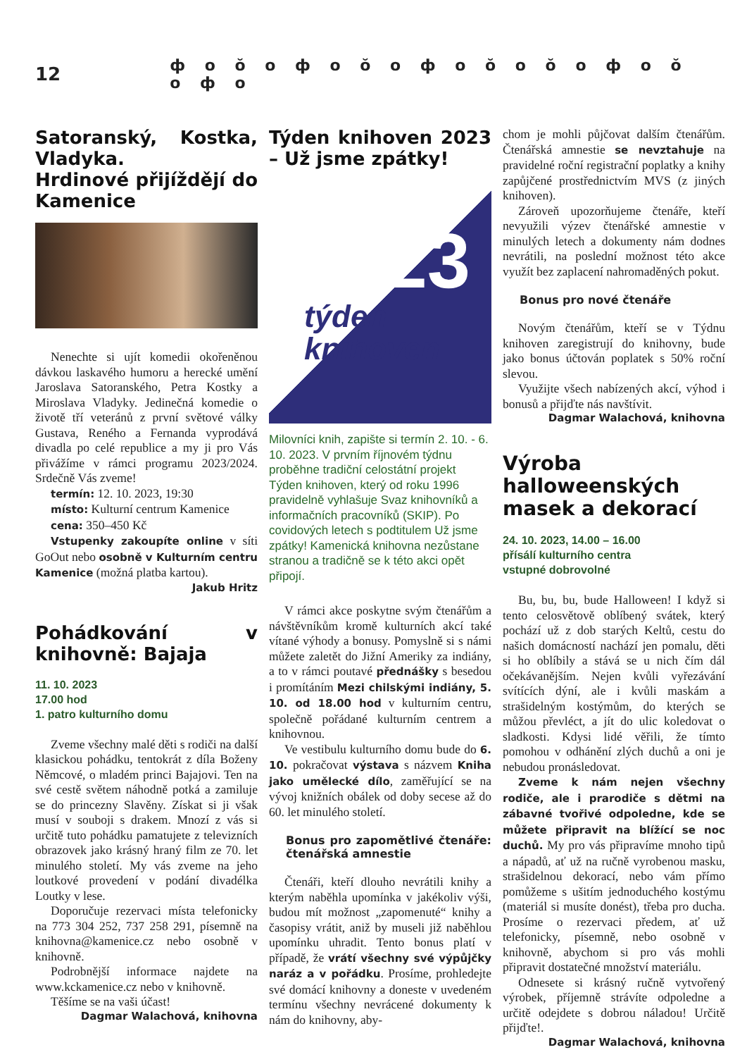12 ф o ŏ o ф o ŏ o ф o ŏ o ŏ o ф o ŏ o ф o
Satoranský, Kostka, Vladyka.
Hrdinové přijíždějí do Kamenice
Nenechte si ujít komedii okořeněnou dávkou laskavého humoru a herecké umění Jaroslava Satoranského, Petra Kostky a Miroslava Vladyky. Jedinečná komedie o životě tří veteránů z první světové války Gustava, Reného a Fernanda vyprodává divadla po celé republice a my ji pro Vás přivážíme v rámci programu 2023/2024. Srdečně Vás zveme!
termín: 12. 10. 2023, 19:30
místo: Kulturní centrum Kamenice
cena: 350–450 Kč
Vstupenky zakoupíte online v síti GoOut nebo osobně v Kulturním centru Kamenice (možná platba kartou).
Jakub Hritz
Pohádkování v knihovně: Bajaja
11. 10. 2023
17.00 hod
1. patro kulturního domu
Zveme všechny malé děti s rodiči na další klasickou pohádku, tentokrát z díla Boženy Němcové, o mladém princi Bajajovi. Ten na své cestě světem náhodně potká a zamiluje se do princezny Slavěny. Získat si ji však musí v souboji s drakem. Mnozí z vás si určitě tuto pohádku pamatujete z televizních obrazovek jako krásný hraný film ze 70. let minulého století. My vás zveme na jeho loutkové provedení v podání divadélka Loutky v lese.
Doporučuje rezervaci místa telefonicky na 773 304 252, 737 258 291, písemně na knihovna@kamenice.cz nebo osobně v knihovně.
Podrobnější informace najdete na www.kckamenice.cz nebo v knihovně.
Těšíme se na vaši účast!
Dagmar Walachová, knihovna
Týden knihoven 2023 – Už jsme zpátky!
23
týden
knihoven
Milovníci knih, zapište si termín 2. 10. - 6. 10. 2023. V prvním říjnovém týdnu proběhne tradiční celostátní projekt Týden knihoven, který od roku 1996 pravidelně vyhlašuje Svaz knihovníků a informačních pracovníků (SKIP). Po covidových letech s podtitulem Už jsme zpátky! Kamenická knihovna nezůstane stranou a tradičně se k této akci opět připojí.
V rámci akce poskytne svým čtenářům a návštěvníkům kromě kulturních akcí také vítané výhody a bonusy. Pomyslně si s námi můžete zaletět do Jižní Ameriky za indiány, a to v rámci poutavé přednášky s besedou i promítáním Mezi chilskými indiány, 5. 10. od 18.00 hod v kulturním centru, společně pořádané kulturním centrem a knihovnou.
Ve vestibulu kulturního domu bude do 6. 10. pokračovat výstava s názvem Kniha jako umělecké dílo, zaměřující se na vývoj knižních obálek od doby secese až do 60. let minulého století.
Bonus pro zapomětlivé čtenáře: čtenářská amnestie
Čtenáři, kteří dlouho nevrátili knihy a kterým naběhla upomínka v jakékoliv výši, budou mít možnost „zapomenuté“ knihy a časopisy vrátit, aniž by museli již naběhlou upomínku uhradit. Tento bonus platí v případě, že vrátí všechny své výpůjčky naráz a v pořádku. Prosíme, prohledejte své domácí knihovny a doneste v uvedeném termínu všechny nevrácené dokumenty k nám do knihovny, aby-
chom je mohli půjčovat dalším čtenářům. Čtenářská amnestie se nevztahuje na pravidelné roční registrační poplatky a knihy zapůjčené prostřednictvím MVS (z jiných knihoven).
Zároveň upozorňujeme čtenáře, kteří nevyužili výzev čtenářské amnestie v minulých letech a dokumenty nám dodnes nevrátili, na poslední možnost této akce využít bez zaplacení nahromaděných pokut.
Bonus pro nové čtenáře
Novým čtenářům, kteří se v Týdnu knihoven zaregistrují do knihovny, bude jako bonus účtován poplatek s 50% roční slevou.
Využijte všech nabízených akcí, výhod i bonusů a přijďte nás navštívit.
Dagmar Walachová, knihovna
Výroba halloweenských masek a dekorací
24. 10. 2023, 14.00 – 16.00
přísálí kulturního centra
vstupné dobrovolné
Bu, bu, bu, bude Halloween! I když si tento celosvětově oblíbený svátek, který pochází už z dob starých Keltů, cestu do našich domácností nachází jen pomalu, děti si ho oblíbily a stává se u nich čím dál očekávanějším. Nejen kvůli vyřezávání svítících dýní, ale i kvůli maskám a strašidelným kostýmům, do kterých se můžou převléct, a jít do ulic koledovat o sladkosti. Kdysi lidé věřili, že tímto pomohou v odhánění zlých duchů a oni je nebudou pronásledovat.
Zveme k nám nejen všechny rodiče, ale i prarodiče s dětmi na zábavné tvořivé odpoledne, kde se můžete připravit na blížící se noc duchů. My pro vás připravíme mnoho tipů a nápadů, ať už na ručně vyrobenou masku, strašidelnou dekorací, nebo vám přímo pomůžeme s ušitím jednoduchého kostýmu (materiál si musíte donést), třeba pro ducha. Prosíme o rezervaci předem, ať už telefonicky, písemně, nebo osobně v knihovně, abychom si pro vás mohli připravit dostatečné množství materiálu.
Odnesete si krásný ručně vytvořený výrobek, příjemně strávíte odpoledne a určitě odejdete s dobrou náladou! Určitě přijďte!.
Dagmar Walachová, knihovna